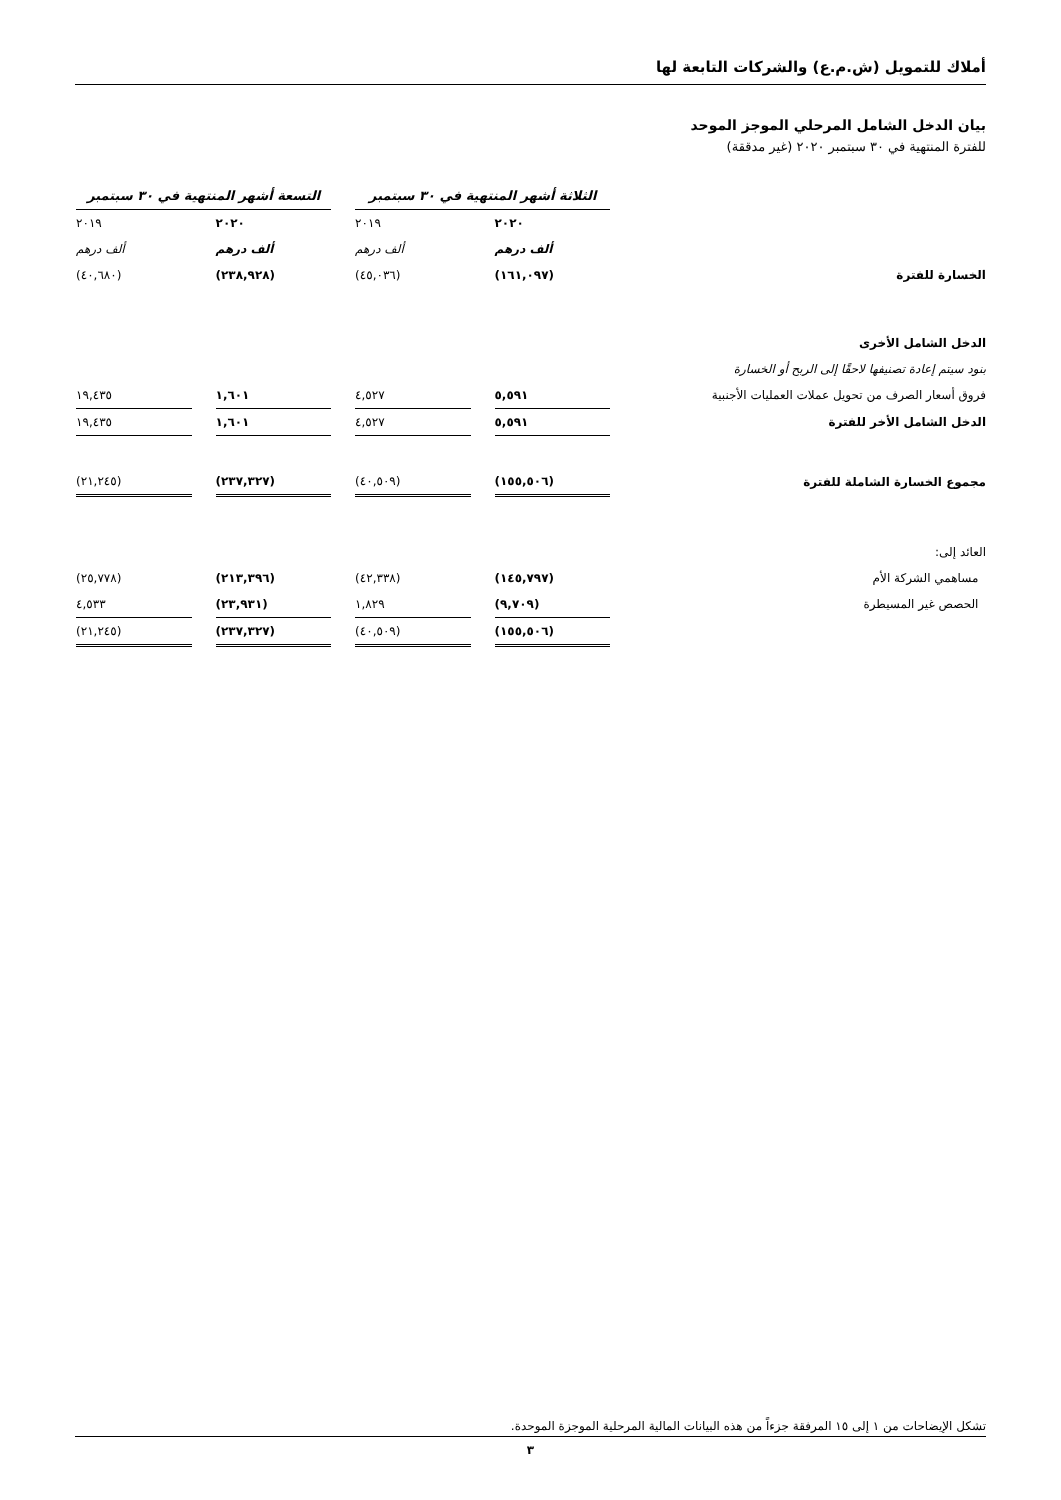أملاك للتمويل (ش.م.ع) والشركات التابعة لها
بيان الدخل الشامل المرحلي الموجز الموحد
للفترة المنتهية في ٣٠ سبتمبر ٢٠٢٠ (غير مدققة)
| | الثلاثة أشهر المنتهية في ٣٠ سبتمبر | | | | التسعة أشهر المنتهية في ٣٠ سبتمبر | | |
| | ٢٠٢٠ | | ٢٠١٩ | | ٢٠٢٠ | | ٢٠١٩ |
| | ألف درهم | | ألف درهم | | ألف درهم | | ألف درهم |
| الخسارة للفترة | (١٦١,٠٩٧) | | (٤٥,٠٣٦) | | (٢٣٨,٩٢٨) | | (٤٠,٦٨٠) |
| الدخل الشامل الأخرى | | | | | | | |
| بنود سيتم إعادة تصنيفها لاحقًا إلى الربح أو الخسارة | | | | | | | |
| فروق أسعار الصرف من تحويل عملات العمليات الأجنبية | ٥,٥٩١ | | ٤,٥٢٧ | | ١,٦٠١ | | ١٩,٤٣٥ |
| الدخل الشامل الأخر للفترة | ٥,٥٩١ | | ٤,٥٢٧ | | ١,٦٠١ | | ١٩,٤٣٥ |
| مجموع الخسارة الشاملة للفترة | (١٥٥,٥٠٦) | | (٤٠,٥٠٩) | | (٢٣٧,٣٢٧) | | (٢١,٢٤٥) |
| العائد إلى: | | | | | | | |
| مساهمي الشركة الأم | (١٤٥,٧٩٧) | | (٤٢,٣٣٨) | | (٢١٣,٣٩٦) | | (٢٥,٧٧٨) |
| الحصص غير المسيطرة | (٩,٧٠٩) | | ١,٨٢٩ | | (٢٣,٩٣١) | | ٤,٥٣٣ |
| | (١٥٥,٥٠٦) | | (٤٠,٥٠٩) | | (٢٣٧,٣٢٧) | | (٢١,٢٤٥) |
تشكل الإيضاحات من ١ إلى ١٥ المرفقة جزءاً من هذه البيانات المالية المرحلية الموجزة الموحدة.
٣